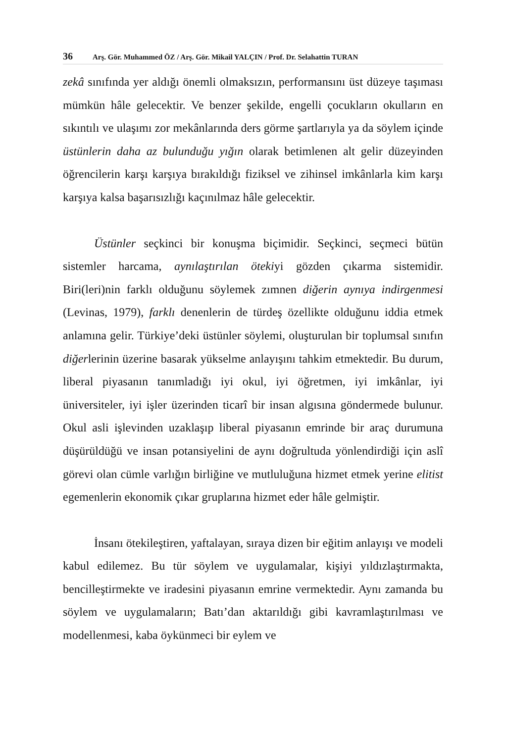36 Arş. Gör. Muhammed ÖZ / Arş. Gör. Mikail YALÇIN / Prof. Dr. Selahattin TURAN
zekâ sınıfında yer aldığı önemli olmaksızın, performansını üst düzeye taşıması mümkün hâle gelecektir. Ve benzer şekilde, engelli çocukların okulların en sıkıntılı ve ulaşımı zor mekânlarında ders görme şartlarıyla ya da söylem içinde üstünlerin daha az bulunduğu yığın olarak betimlenen alt gelir düzeyinden öğrencilerin karşı karşıya bırakıldığı fiziksel ve zihinsel imkânlarla kim karşı karşıya kalsa başarısızlığı kaçınılmaz hâle gelecektir.
Üstünler seçkinci bir konuşma biçimidir. Seçkinci, seçmeci bütün sistemler harcama, aynılaştırılan ötekiyi gözden çıkarma sistemidir. Biri(leri)nin farklı olduğunu söylemek zımnen diğerin aynıya indirgenmesi (Levinas, 1979), farklı denenlerin de türdeş özellikte olduğunu iddia etmek anlamına gelir. Türkiye’deki üstünler söylemi, oluşturulan bir toplumsal sınıfın diğerlerinin üzerine basarak yükselme anlayışını tahkim etmektedir. Bu durum, liberal piyasanın tanımladığı iyi okul, iyi öğretmen, iyi imkânlar, iyi üniversiteler, iyi işler üzerinden ticarî bir insan algısına göndermede bulunur. Okul asli işlevinden uzaklaşıp liberal piyasanın emrinde bir araç durumuna düşürüldüğü ve insan potansiyelini de aynı doğrultuda yönlendirdiği için aslî görevi olan cümle varlığın birliğine ve mutluluğuna hizmet etmek yerine elitist egemenlerin ekonomik çıkar gruplarına hizmet eder hâle gelmiştir.
İnsanı ötekileştiren, yaftalayan, sıraya dizen bir eğitim anlayışı ve modeli kabul edilemez. Bu tür söylem ve uygulamalar, kişiyi yıldızlaştırmakta, bencilleştirmekte ve iradesini piyasanın emrine vermektedir. Aynı zamanda bu söylem ve uygulamaların; Batı’dan aktarıldığı gibi kavramlaştırılması ve modellenmesi, kaba öykünmeci bir eylem ve